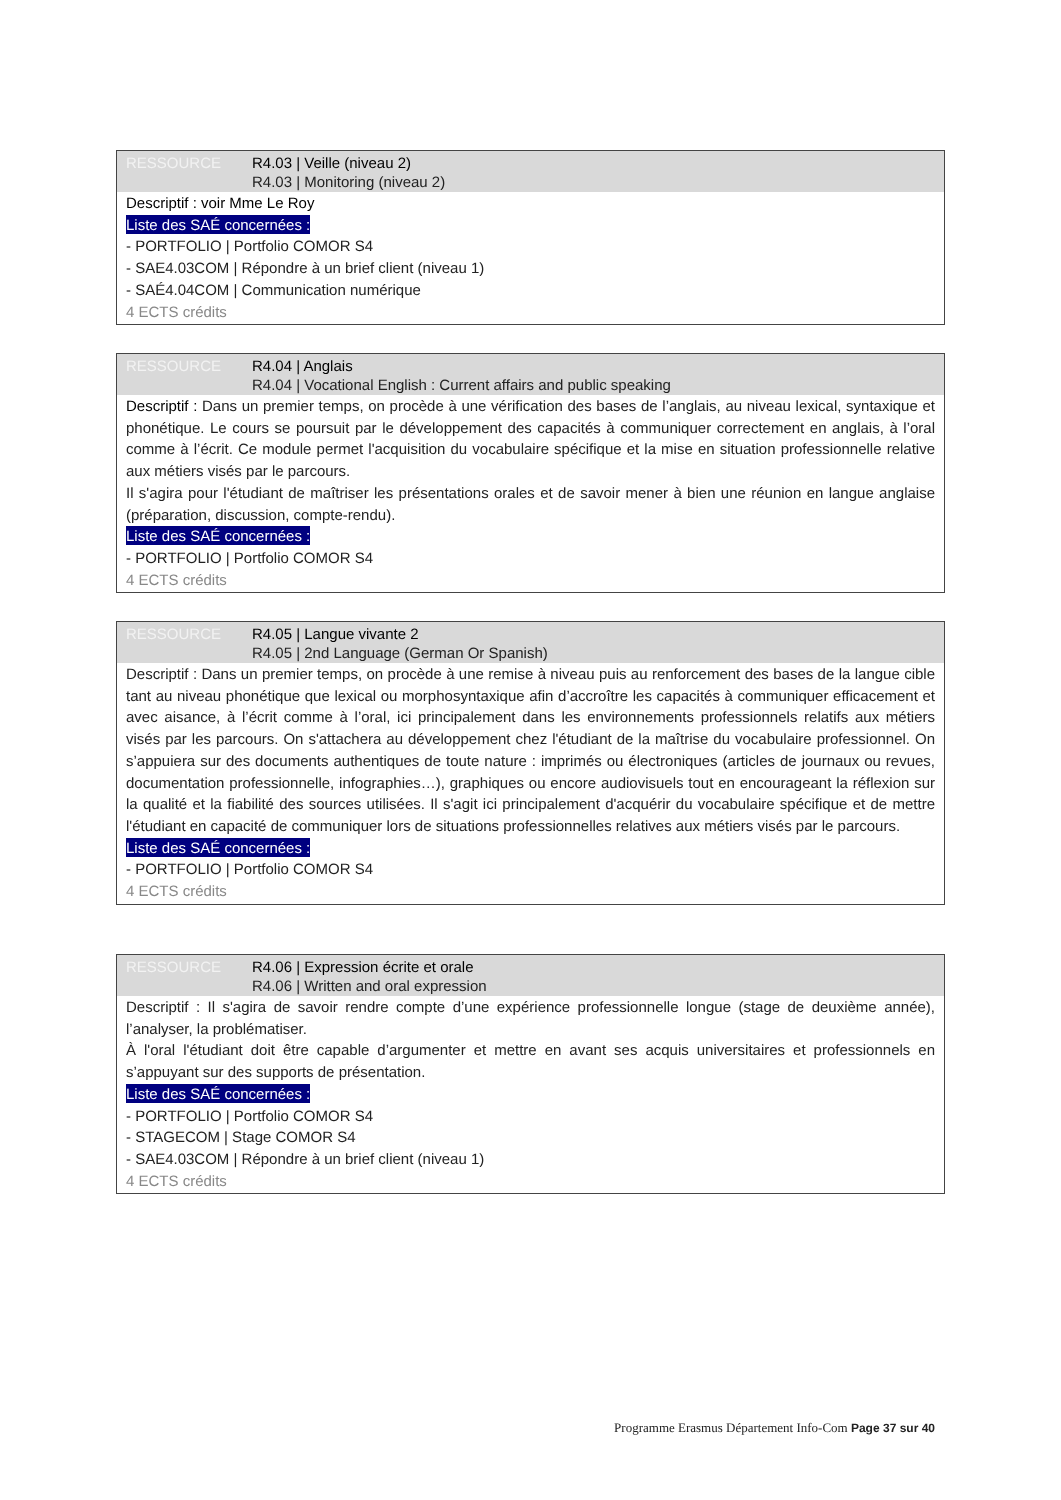RESSOURCE R4.03 | Veille (niveau 2)
R4.03 | Monitoring (niveau 2)
Descriptif : voir Mme Le Roy
Liste des SAÉ concernées :
- PORTFOLIO | Portfolio COMOR S4
- SAE4.03COM | Répondre à un brief client (niveau 1)
- SAÉ4.04COM | Communication numérique
4 ECTS crédits
RESSOURCE R4.04 | Anglais
R4.04 | Vocational English : Current affairs and public speaking
Descriptif : Dans un premier temps, on procède à une vérification des bases de l’anglais, au niveau lexical, syntaxique et phonétique. Le cours se poursuit par le développement des capacités à communiquer correctement en anglais, à l’oral comme à l’écrit. Ce module permet l'acquisition du vocabulaire spécifique et la mise en situation professionnelle relative aux métiers visés par le parcours.
Il s'agira pour l'étudiant de maîtriser les présentations orales et de savoir mener à bien une réunion en langue anglaise (préparation, discussion, compte-rendu).
Liste des SAÉ concernées :
- PORTFOLIO | Portfolio COMOR S4
4 ECTS crédits
RESSOURCE R4.05 | Langue vivante 2
R4.05 | 2nd Language (German Or Spanish)
Descriptif : Dans un premier temps, on procède à une remise à niveau puis au renforcement des bases de la langue cible tant au niveau phonétique que lexical ou morphosyntaxique afin d’accroître les capacités à communiquer efficacement et avec aisance, à l’écrit comme à l’oral, ici principalement dans les environnements professionnels relatifs aux métiers visés par les parcours. On s'attachera au développement chez l'étudiant de la maîtrise du vocabulaire professionnel. On s’appuiera sur des documents authentiques de toute nature : imprimés ou électroniques (articles de journaux ou revues, documentation professionnelle, infographies…), graphiques ou encore audiovisuels tout en encourageant la réflexion sur la qualité et la fiabilité des sources utilisées. Il s'agit ici principalement d'acquérir du vocabulaire spécifique et de mettre l'étudiant en capacité de communiquer lors de situations professionnelles relatives aux métiers visés par le parcours.
Liste des SAÉ concernées :
- PORTFOLIO | Portfolio COMOR S4
4 ECTS crédits
RESSOURCE R4.06 | Expression écrite et orale
R4.06 | Written and oral expression
Descriptif : Il s'agira de savoir rendre compte d’une expérience professionnelle longue (stage de deuxième année), l’analyser, la problématiser.
À l'oral l'étudiant doit être capable d’argumenter et mettre en avant ses acquis universitaires et professionnels en s’appuyant sur des supports de présentation.
Liste des SAÉ concernées :
- PORTFOLIO | Portfolio COMOR S4
- STAGECOM | Stage COMOR S4
- SAE4.03COM | Répondre à un brief client (niveau 1)
4 ECTS crédits
Programme Erasmus Département Info-Com Page 37 sur 40